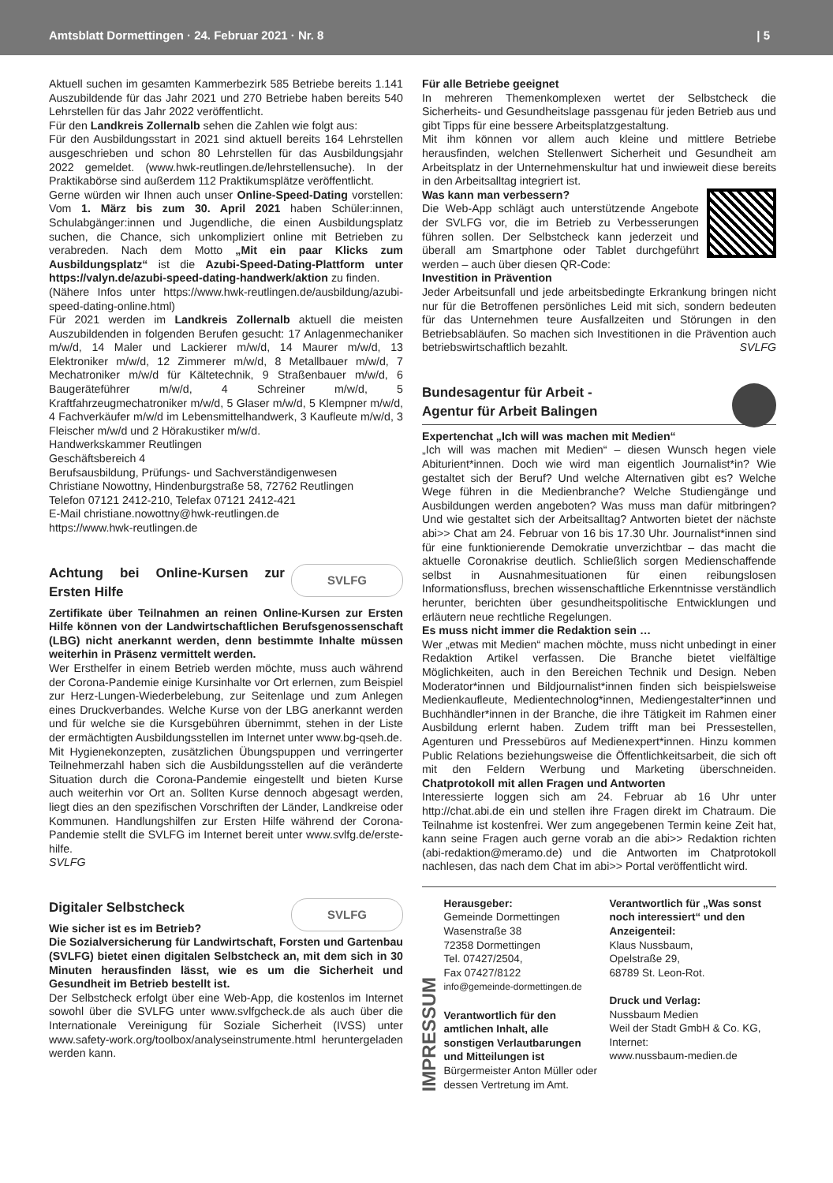Amtsblatt Dormettingen · 24. Februar 2021 · Nr. 8 | 5
Aktuell suchen im gesamten Kammerbezirk 585 Betriebe bereits 1.141 Auszubildende für das Jahr 2021 und 270 Betriebe haben bereits 540 Lehrstellen für das Jahr 2022 veröffentlicht.
Für den Landkreis Zollernalb sehen die Zahlen wie folgt aus:
Für den Ausbildungsstart in 2021 sind aktuell bereits 164 Lehrstellen ausgeschrieben und schon 80 Lehrstellen für das Ausbildungsjahr 2022 gemeldet. (www.hwk-reutlingen.de/lehrstellensuche). In der Praktikabörse sind außerdem 112 Praktikumsplätze veröffentlicht.
Gerne würden wir Ihnen auch unser Online-Speed-Dating vorstellen: Vom 1. März bis zum 30. April 2021 haben Schüler:innen, Schulabgänger:innen und Jugendliche, die einen Ausbildungsplatz suchen, die Chance, sich unkompliziert online mit Betrieben zu verabreden. Nach dem Motto „Mit ein paar Klicks zum Ausbildungsplatz“ ist die Azubi-Speed-Dating-Plattform unter https://valyn.de/azubi-speed-dating-handwerk/aktion zu finden.
(Nähere Infos unter https://www.hwk-reutlingen.de/ausbildung/azubi-speed-dating-online.html)
Für 2021 werden im Landkreis Zollernalb aktuell die meisten Auszubildenden in folgenden Berufen gesucht: 17 Anlagenmechaniker m/w/d, 14 Maler und Lackierer m/w/d, 14 Maurer m/w/d, 13 Elektroniker m/w/d, 12 Zimmerer m/w/d, 8 Metallbauer m/w/d, 7 Mechatroniker m/w/d für Kältetechnik, 9 Straßenbauer m/w/d, 6 Baugeräteführer m/w/d, 4 Schreiner m/w/d, 5 Kraftfahrzeugmechatroniker m/w/d, 5 Glaser m/w/d, 5 Klempner m/w/d, 4 Fachverkäufer m/w/d im Lebensmittelhandwerk, 3 Kaufleute m/w/d, 3 Fleischer m/w/d und 2 Hörakustiker m/w/d.
Handwerkskammer Reutlingen
Geschäftsbereich 4
Berufsausbildung, Prüfungs- und Sachverständigenwesen
Christiane Nowottny, Hindenburgstraße 58, 72762 Reutlingen
Telefon 07121 2412-210, Telefax 07121 2412-421
E-Mail christiane.nowottny@hwk-reutlingen.de
https://www.hwk-reutlingen.de
SVLFG Achtung bei Online-Kursen zur Ersten Hilfe
Zertifikate über Teilnahmen an reinen Online-Kursen zur Ersten Hilfe können von der Landwirtschaftlichen Berufsgenossenschaft (LBG) nicht anerkannt werden, denn bestimmte Inhalte müssen weiterhin in Präsenz vermittelt werden.
Wer Ersthelfer in einem Betrieb werden möchte, muss auch während der Corona-Pandemie einige Kursinhalte vor Ort erlernen, zum Beispiel zur Herz-Lungen-Wiederbelebung, zur Seitenlage und zum Anlegen eines Druckverbandes. Welche Kurse von der LBG anerkannt werden und für welche sie die Kursgebühren übernimmt, stehen in der Liste der ermächtigten Ausbildungsstellen im Internet unter www.bg-qseh.de.
Mit Hygienekonzepten, zusätzlichen Übungspuppen und verringerter Teilnehmerzahl haben sich die Ausbildungsstellen auf die veränderte Situation durch die Corona-Pandemie eingestellt und bieten Kurse auch weiterhin vor Ort an. Sollten Kurse dennoch abgesagt werden, liegt dies an den spezifischen Vorschriften der Länder, Landkreise oder Kommunen. Handlungshilfen zur Ersten Hilfe während der Corona-Pandemie stellt die SVLFG im Internet bereit unter www.svlfg.de/erste-hilfe.
SVLFG
SVLFG Digitaler Selbstcheck
Wie sicher ist es im Betrieb?
Die Sozialversicherung für Landwirtschaft, Forsten und Gartenbau (SVLFG) bietet einen digitalen Selbstcheck an, mit dem sich in 30 Minuten herausfinden lässt, wie es um die Sicherheit und Gesundheit im Betrieb bestellt ist.
Der Selbstcheck erfolgt über eine Web-App, die kostenlos im Internet sowohl über die SVLFG unter www.svlfgcheck.de als auch über die Internationale Vereinigung für Soziale Sicherheit (IVSS) unter www.safety-work.org/toolbox/analyseinstrumente.html heruntergeladen werden kann.
Für alle Betriebe geeignet
In mehreren Themenkomplexen wertet der Selbstcheck die Sicherheits- und Gesundheitslage passgenau für jeden Betrieb aus und gibt Tipps für eine bessere Arbeitsplatzgestaltung.
Mit ihm können vor allem auch kleine und mittlere Betriebe herausfinden, welchen Stellenwert Sicherheit und Gesundheit am Arbeitsplatz in der Unternehmenskultur hat und inwieweit diese bereits in den Arbeitsalltag integriert ist.
Was kann man verbessern?
Die Web-App schlägt auch unterstützende Angebote der SVLFG vor, die im Betrieb zu Verbesserungen führen sollen. Der Selbstcheck kann jederzeit und überall am Smartphone oder Tablet durchgeführt werden – auch über diesen QR-Code:
Investition in Prävention
Jeder Arbeitsunfall und jede arbeitsbedingte Erkrankung bringen nicht nur für die Betroffenen persönliches Leid mit sich, sondern bedeuten für das Unternehmen teure Ausfallzeiten und Störungen in den Betriebsabläufen. So machen sich Investitionen in die Prävention auch betriebswirtschaftlich bezahlt. SVLFG
Bundesagentur für Arbeit -
Agentur für Arbeit Balingen
Expertenchat „Ich will was machen mit Medien“
„Ich will was machen mit Medien“ – diesen Wunsch hegen viele Abiturient*innen. Doch wie wird man eigentlich Journalist*in? Wie gestaltet sich der Beruf? Und welche Alternativen gibt es? Welche Wege führen in die Medienbranche? Welche Studiengänge und Ausbildungen werden angeboten? Was muss man dafür mitbringen? Und wie gestaltet sich der Arbeitsalltag? Antworten bietet der nächste abi>> Chat am 24. Februar von 16 bis 17.30 Uhr. Journalist*innen sind für eine funktionierende Demokratie unverzichtbar – das macht die aktuelle Coronakrise deutlich. Schließlich sorgen Medienschaffende selbst in Ausnahmesituationen für einen reibungslosen Informationsfluss, brechen wissenschaftliche Erkenntnisse verständlich herunter, berichten über gesundheitspolitische Entwicklungen und erläutern neue rechtliche Regelungen.
Es muss nicht immer die Redaktion sein …
Wer „etwas mit Medien“ machen möchte, muss nicht unbedingt in einer Redaktion Artikel verfassen. Die Branche bietet vielfältige Möglichkeiten, auch in den Bereichen Technik und Design. Neben Moderator*innen und Bildjournalist*innen finden sich beispielsweise Medienkaufleute, Medientechnolog*innen, Mediengestalter*innen und Buchhändler*innen in der Branche, die ihre Tätigkeit im Rahmen einer Ausbildung erlernt haben. Zudem trifft man bei Pressestellen, Agenturen und Pressebüros auf Medienexpert*innen. Hinzu kommen Public Relations beziehungsweise die Öffentlichkeitsarbeit, die sich oft mit den Feldern Werbung und Marketing überschneiden. Chatprotokoll mit allen Fragen und Antworten
Interessierte loggen sich am 24. Februar ab 16 Uhr unter http://chat.abi.de ein und stellen ihre Fragen direkt im Chatraum. Die Teilnahme ist kostenfrei. Wer zum angegebenen Termin keine Zeit hat, kann seine Fragen auch gerne vorab an die abi>> Redaktion richten (abi-redaktion@meramo.de) und die Antworten im Chatprotokoll nachlesen, das nach dem Chat im abi>> Portal veröffentlicht wird.
IMPRESSUM
Herausgeber:
Gemeinde Dormettingen
Wasenstraße 38
72358 Dormettingen
Tel. 07427/2504,
Fax 07427/8122
info@gemeinde-dormettingen.de
Verantwortlich für den amtlichen Inhalt, alle sonstigen Verlautbarungen und Mitteilungen ist
Bürgermeister Anton Müller oder dessen Vertretung im Amt.
Verantwortlich für „Was sonst noch interessiert“ und den Anzeigenteil:
Klaus Nussbaum,
Opelstraße 29,
68789 St. Leon-Rot.
Druck und Verlag:
Nussbaum Medien
Weil der Stadt GmbH & Co. KG,
Internet:
www.nussbaum-medien.de